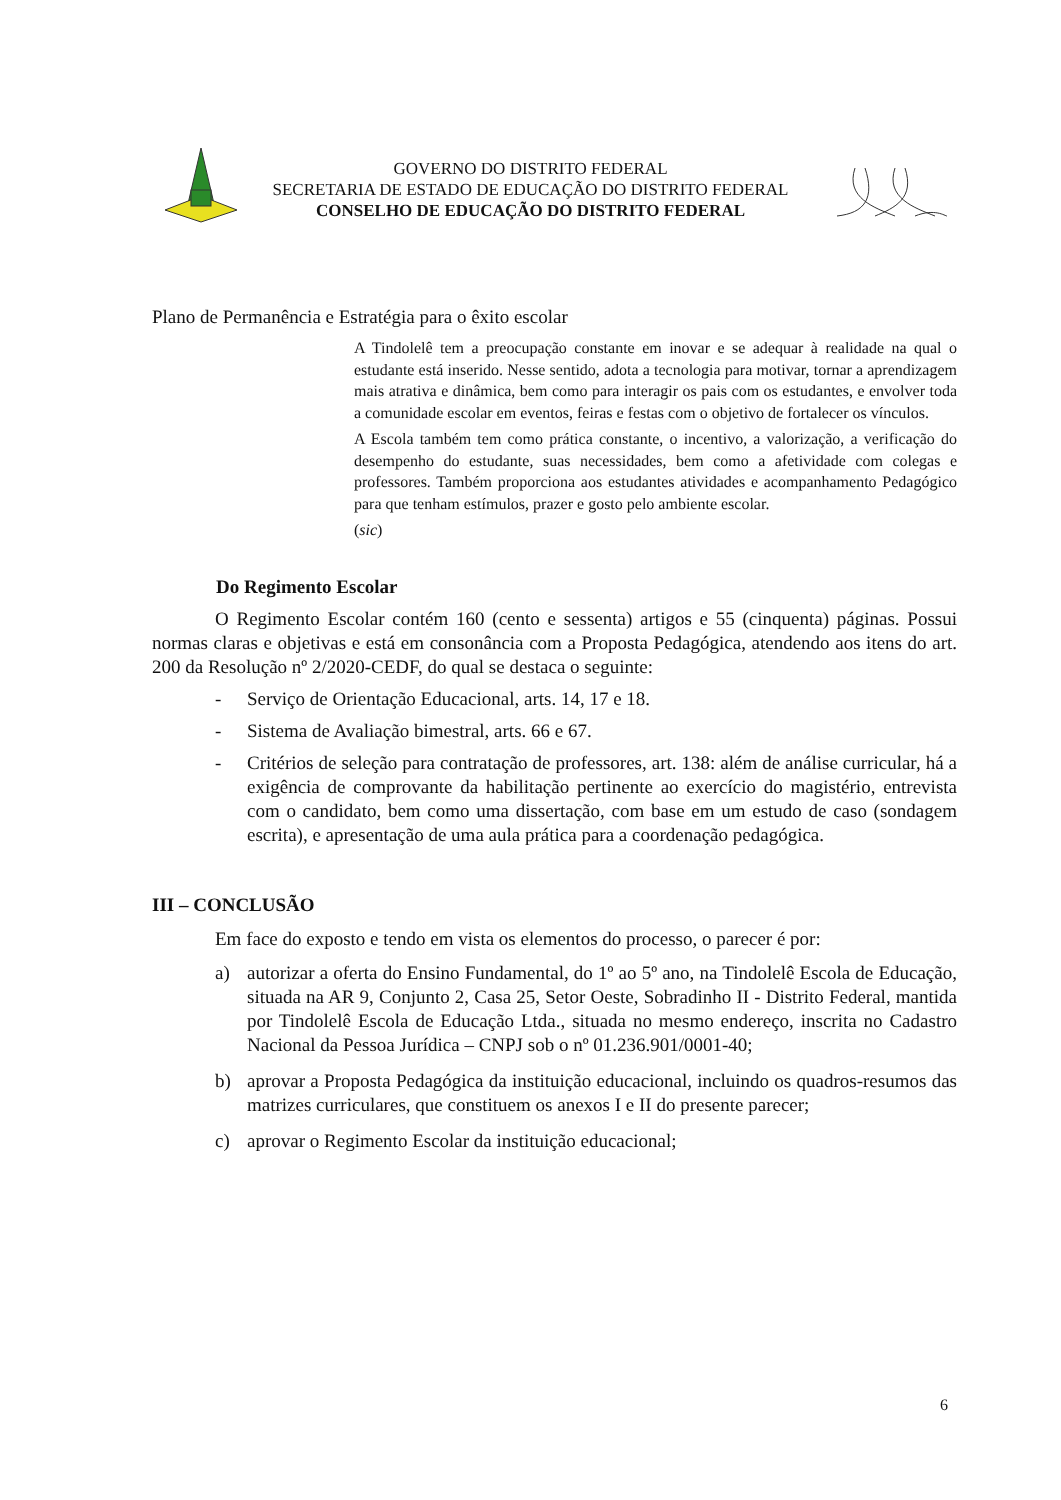GOVERNO DO DISTRITO FEDERAL
SECRETARIA DE ESTADO DE EDUCAÇÃO DO DISTRITO FEDERAL
CONSELHO DE EDUCAÇÃO DO DISTRITO FEDERAL
Plano de Permanência e Estratégia para o êxito escolar
A Tindolelê tem a preocupação constante em inovar e se adequar à realidade na qual o estudante está inserido. Nesse sentido, adota a tecnologia para motivar, tornar a aprendizagem mais atrativa e dinâmica, bem como para interagir os pais com os estudantes, e envolver toda a comunidade escolar em eventos, feiras e festas com o objetivo de fortalecer os vínculos.
A Escola também tem como prática constante, o incentivo, a valorização, a verificação do desempenho do estudante, suas necessidades, bem como a afetividade com colegas e professores. Também proporciona aos estudantes atividades e acompanhamento Pedagógico para que tenham estímulos, prazer e gosto pelo ambiente escolar.
(sic)
Do Regimento Escolar
O Regimento Escolar contém 160 (cento e sessenta) artigos e 55 (cinquenta) páginas. Possui normas claras e objetivas e está em consonância com a Proposta Pedagógica, atendendo aos itens do art. 200 da Resolução nº 2/2020-CEDF, do qual se destaca o seguinte:
- Serviço de Orientação Educacional, arts. 14, 17 e 18.
- Sistema de Avaliação bimestral, arts. 66 e 67.
- Critérios de seleção para contratação de professores, art. 138: além de análise curricular, há a exigência de comprovante da habilitação pertinente ao exercício do magistério, entrevista com o candidato, bem como uma dissertação, com base em um estudo de caso (sondagem escrita), e apresentação de uma aula prática para a coordenação pedagógica.
III – CONCLUSÃO
Em face do exposto e tendo em vista os elementos do processo, o parecer é por:
a) autorizar a oferta do Ensino Fundamental, do 1º ao 5º ano, na Tindolelê Escola de Educação, situada na AR 9, Conjunto 2, Casa 25, Setor Oeste, Sobradinho II - Distrito Federal, mantida por Tindolelê Escola de Educação Ltda., situada no mesmo endereço, inscrita no Cadastro Nacional da Pessoa Jurídica – CNPJ sob o nº 01.236.901/0001-40;
b) aprovar a Proposta Pedagógica da instituição educacional, incluindo os quadros-resumos das matrizes curriculares, que constituem os anexos I e II do presente parecer;
c) aprovar o Regimento Escolar da instituição educacional;
6